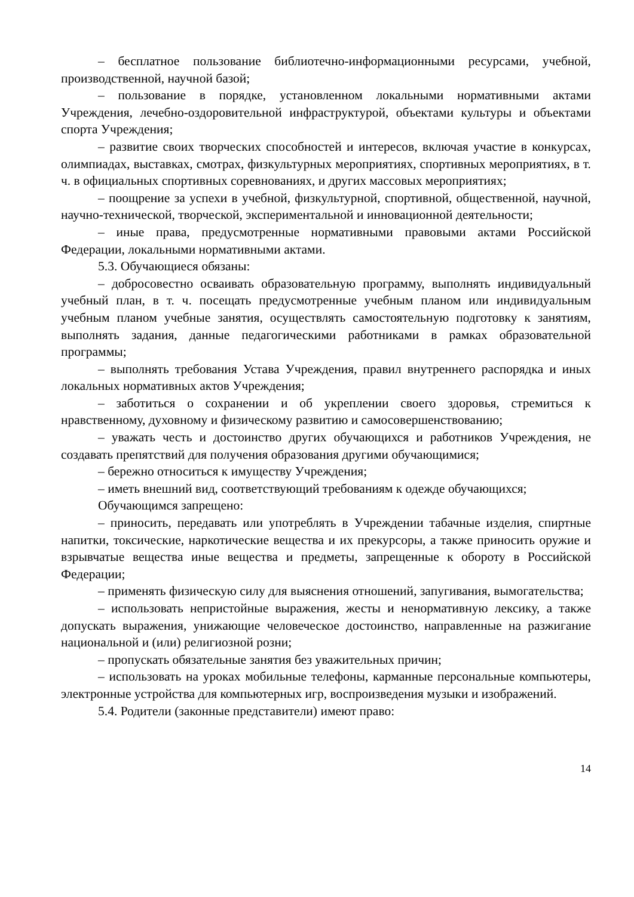– бесплатное пользование библиотечно-информационными ресурсами, учебной, производственной, научной базой;
– пользование в порядке, установленном локальными нормативными актами Учреждения, лечебно-оздоровительной инфраструктурой, объектами культуры и объектами спорта Учреждения;
– развитие своих творческих способностей и интересов, включая участие в конкурсах, олимпиадах, выставках, смотрах, физкультурных мероприятиях, спортивных мероприятиях, в т. ч. в официальных спортивных соревнованиях, и других массовых мероприятиях;
– поощрение за успехи в учебной, физкультурной, спортивной, общественной, научной, научно-технической, творческой, экспериментальной и инновационной деятельности;
– иные права, предусмотренные нормативными правовыми актами Российской Федерации, локальными нормативными актами.
5.3. Обучающиеся обязаны:
– добросовестно осваивать образовательную программу, выполнять индивидуальный учебный план, в т. ч. посещать предусмотренные учебным планом или индивидуальным учебным планом учебные занятия, осуществлять самостоятельную подготовку к занятиям, выполнять задания, данные педагогическими работниками в рамках образовательной программы;
– выполнять требования Устава Учреждения, правил внутреннего распорядка и иных локальных нормативных актов Учреждения;
– заботиться о сохранении и об укреплении своего здоровья, стремиться к нравственному, духовному и физическому развитию и самосовершенствованию;
– уважать честь и достоинство других обучающихся и работников Учреждения, не создавать препятствий для получения образования другими обучающимися;
– бережно относиться к имуществу Учреждения;
– иметь внешний вид, соответствующий требованиям к одежде обучающихся;
Обучающимся запрещено:
– приносить, передавать или употреблять в Учреждении табачные изделия, спиртные напитки, токсические, наркотические вещества и их прекурсоры, а также приносить оружие и взрывчатые вещества иные вещества и предметы, запрещенные к обороту в Российской Федерации;
– применять физическую силу для выяснения отношений, запугивания, вымогательства;
– использовать непристойные выражения, жесты и ненормативную лексику, а также допускать выражения, унижающие человеческое достоинство, направленные на разжигание национальной и (или) религиозной розни;
– пропускать обязательные занятия без уважительных причин;
– использовать на уроках мобильные телефоны, карманные персональные компьютеры, электронные устройства для компьютерных игр, воспроизведения музыки и изображений.
5.4. Родители (законные представители) имеют право:
14